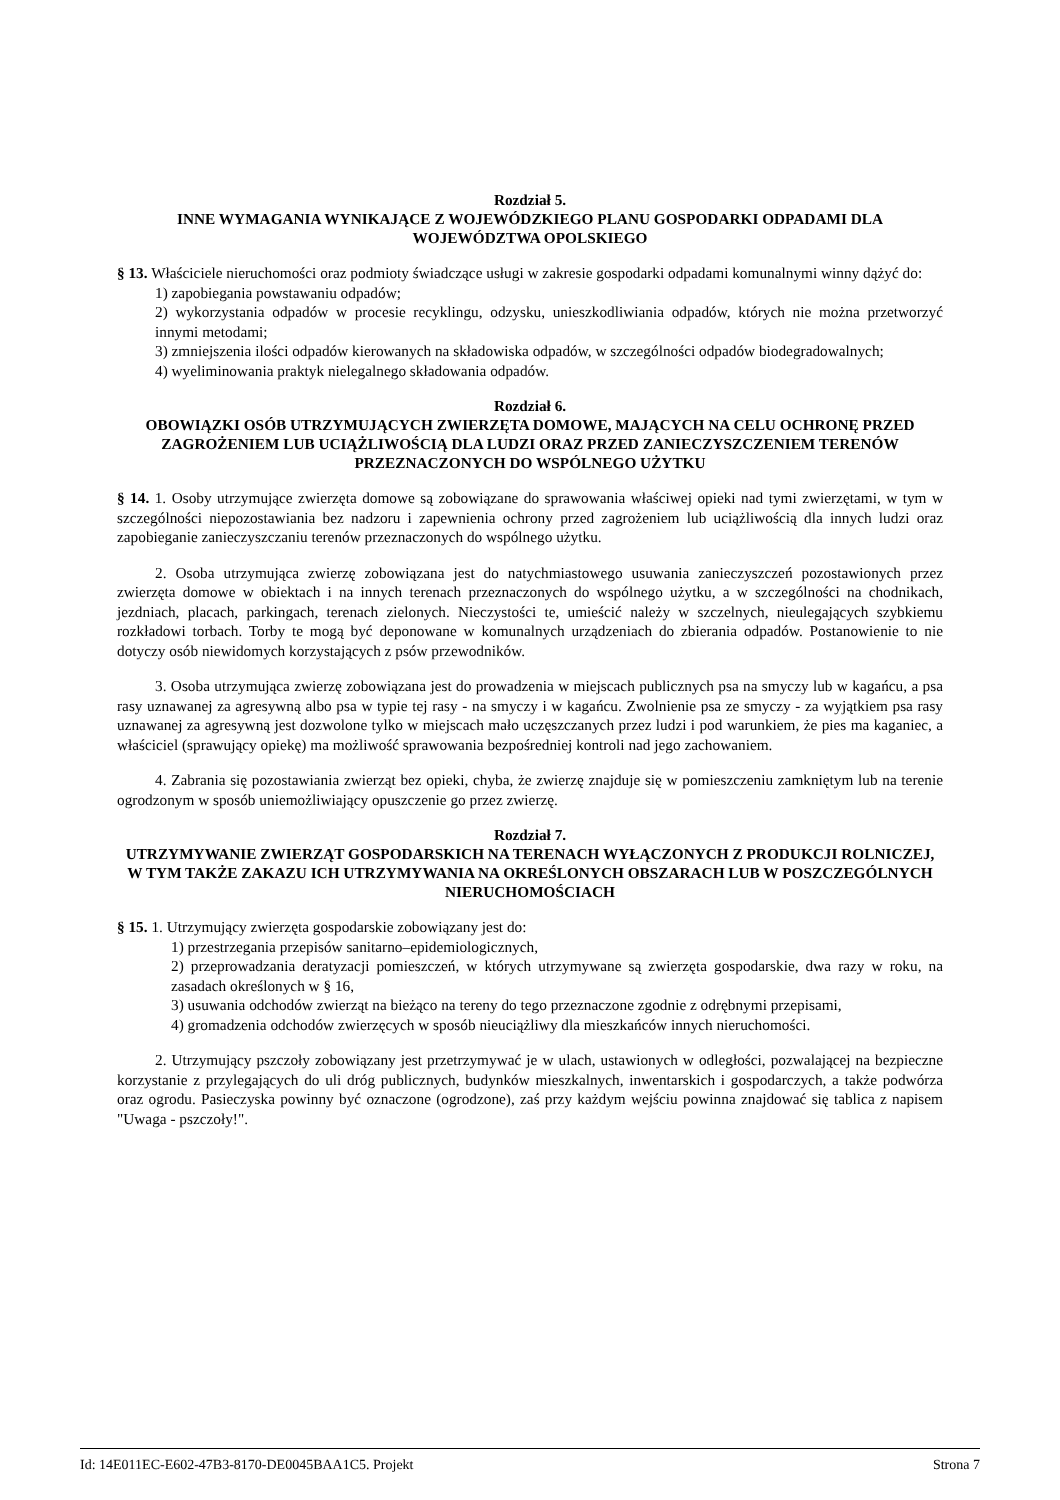Rozdział 5.
INNE WYMAGANIA WYNIKAJĄCE Z WOJEWÓDZKIEGO PLANU GOSPODARKI ODPADAMI DLA WOJEWÓDZTWA OPOLSKIEGO
§ 13. Właściciele nieruchomości oraz podmioty świadczące usługi w zakresie gospodarki odpadami komunalnymi winny dążyć do:
1) zapobiegania powstawaniu odpadów;
2) wykorzystania odpadów w procesie recyklingu, odzysku, unieszkodliwiania odpadów, których nie można przetworzyć innymi metodami;
3) zmniejszenia ilości odpadów kierowanych na składowiska odpadów, w szczególności odpadów biodegradowalnych;
4) wyeliminowania praktyk nielegalnego składowania odpadów.
Rozdział 6.
OBOWIĄZKI OSÓB UTRZYMUJĄCYCH ZWIERZĘTA DOMOWE, MAJĄCYCH NA CELU OCHRONĘ PRZED ZAGROŻENIEM LUB UCIĄŻLIWOŚCIĄ DLA LUDZI ORAZ PRZED ZANIECZYSZCZENIEM TERENÓW PRZEZNACZONYCH DO WSPÓLNEGO UŻYTKU
§ 14. 1. Osoby utrzymujące zwierzęta domowe są zobowiązane do sprawowania właściwej opieki nad tymi zwierzętami, w tym w szczególności niepozostawiania bez nadzoru i zapewnienia ochrony przed zagrożeniem lub uciążliwością dla innych ludzi oraz zapobieganie zanieczyszczaniu terenów przeznaczonych do wspólnego użytku.
2. Osoba utrzymująca zwierzę zobowiązana jest do natychmiastowego usuwania zanieczyszczeń pozostawionych przez zwierzęta domowe w obiektach i na innych terenach przeznaczonych do wspólnego użytku, a w szczególności na chodnikach, jezdniach, placach, parkingach, terenach zielonych. Nieczystości te, umieścić należy w szczelnych, nieulegających szybkiemu rozkładowi torbach. Torby te mogą być deponowane w komunalnych urządzeniach do zbierania odpadów. Postanowienie to nie dotyczy osób niewidomych korzystających z psów przewodników.
3. Osoba utrzymująca zwierzę zobowiązana jest do prowadzenia w miejscach publicznych psa na smyczy lub w kagańcu, a psa rasy uznawanej za agresywną albo psa w typie tej rasy - na smyczy i w kagańcu. Zwolnienie psa ze smyczy - za wyjątkiem psa rasy uznawanej za agresywną jest dozwolone tylko w miejscach mało uczęszczanych przez ludzi i pod warunkiem, że pies ma kaganiec, a właściciel (sprawujący opiekę) ma możliwość sprawowania bezpośredniej kontroli nad jego zachowaniem.
4. Zabrania się pozostawiania zwierząt bez opieki, chyba, że zwierzę znajduje się w pomieszczeniu zamkniętym lub na terenie ogrodzonym w sposób uniemożliwiający opuszczenie go przez zwierzę.
Rozdział 7.
UTRZYMYWANIE ZWIERZĄT GOSPODARSKICH NA TERENACH WYŁĄCZONYCH Z PRODUKCJI ROLNICZEJ, W TYM TAKŻE ZAKAZU ICH UTRZYMYWANIA NA OKREŚLONYCH OBSZARACH LUB W POSZCZEGÓLNYCH NIERUCHOMOŚCIACH
§ 15. 1. Utrzymujący zwierzęta gospodarskie zobowiązany jest do:
1) przestrzegania przepisów sanitarno–epidemiologicznych,
2) przeprowadzania deratyzacji pomieszczeń, w których utrzymywane są zwierzęta gospodarskie, dwa razy w roku, na zasadach określonych w § 16,
3) usuwania odchodów zwierząt na bieżąco na tereny do tego przeznaczone zgodnie z odrębnymi przepisami,
4) gromadzenia odchodów zwierzęcych w sposób nieuciążliwy dla mieszkańców innych nieruchomości.
2. Utrzymujący pszczoły zobowiązany jest przetrzymywać je w ulach, ustawionych w odległości, pozwalającej na bezpieczne korzystanie z przylegających do uli dróg publicznych, budynków mieszkalnych, inwentarskich i gospodarczych, a także podwórza oraz ogrodu. Pasieczyska powinny być oznaczone (ogrodzone), zaś przy każdym wejściu powinna znajdować się tablica z napisem "Uwaga - pszczoły!".
Id: 14E011EC-E602-47B3-8170-DE0045BAA1C5. Projekt Strona 7